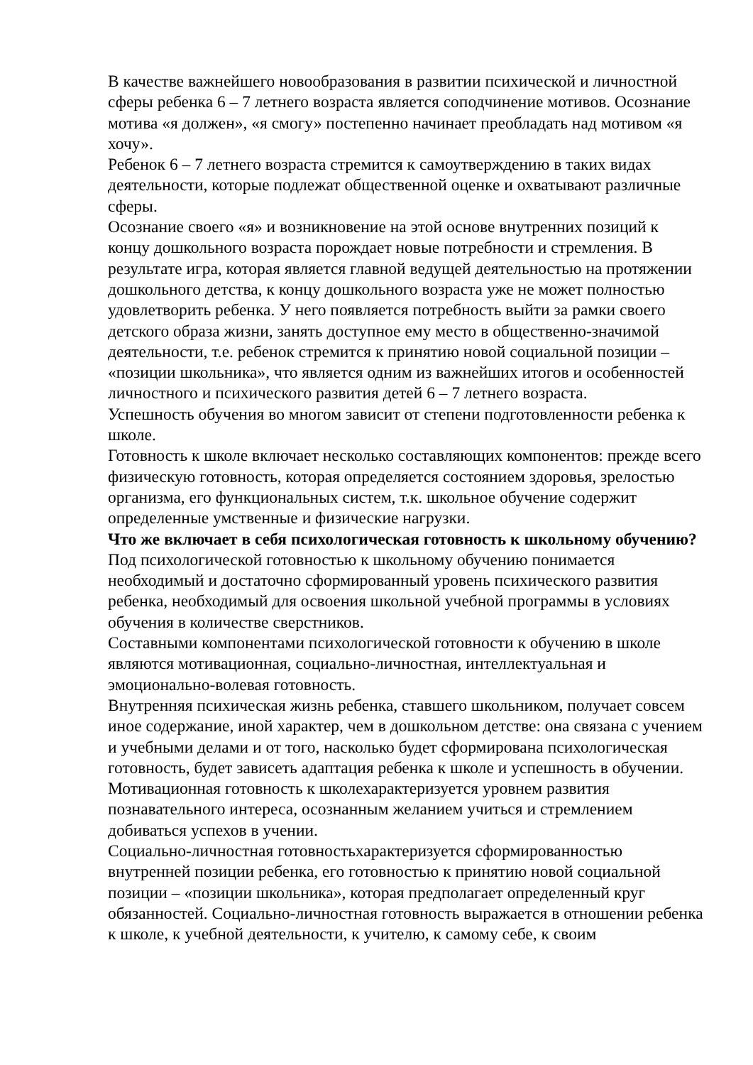В качестве важнейшего новообразования в развитии психической и личностной сферы ребенка 6 – 7 летнего возраста является соподчинение мотивов. Осознание мотива «я должен», «я смогу» постепенно начинает преобладать над мотивом «я хочу».
Ребенок 6 – 7 летнего возраста стремится к самоутверждению в таких видах деятельности, которые подлежат общественной оценке и охватывают различные сферы.
Осознание своего «я» и возникновение на этой основе внутренних позиций к концу дошкольного возраста порождает новые потребности и стремления. В результате игра, которая является главной ведущей деятельностью на протяжении дошкольного детства, к концу дошкольного возраста уже не может полностью удовлетворить ребенка. У него появляется потребность выйти за рамки своего детского образа жизни, занять доступное ему место в общественно-значимой деятельности, т.е. ребенок стремится к принятию новой социальной позиции – «позиции школьника», что является одним из важнейших итогов и особенностей личностного и психического развития детей 6 – 7 летнего возраста.
Успешность обучения во многом зависит от степени подготовленности ребенка к школе.
Готовность к школе включает несколько составляющих компонентов: прежде всего физическую готовность, которая определяется состоянием здоровья, зрелостью организма, его функциональных систем, т.к. школьное обучение содержит определенные умственные и физические нагрузки.
Что же включает в себя психологическая готовность к школьному обучению?
Под психологической готовностью к школьному обучению понимается необходимый и достаточно сформированный уровень психического развития ребенка, необходимый для освоения школьной учебной программы в условиях обучения в количестве сверстников.
Составными компонентами психологической готовности к обучению в школе являются мотивационная, социально-личностная, интеллектуальная и эмоционально-волевая готовность.
Внутренняя психическая жизнь ребенка, ставшего школьником, получает совсем иное содержание, иной характер, чем в дошкольном детстве: она связана с учением и учебными делами и от того, насколько будет сформирована психологическая готовность, будет зависеть адаптация ребенка к школе и успешность в обучении.
Мотивационная готовность к школехарактеризуется уровнем развития познавательного интереса, осознанным желанием учиться и стремлением добиваться успехов в учении.
Социально-личностная готовностьхарактеризуется сформированностью внутренней позиции ребенка, его готовностью к принятию новой социальной позиции – «позиции школьника», которая предполагает определенный круг обязанностей. Социально-личностная готовность выражается в отношении ребенка к школе, к учебной деятельности, к учителю, к самому себе, к своим